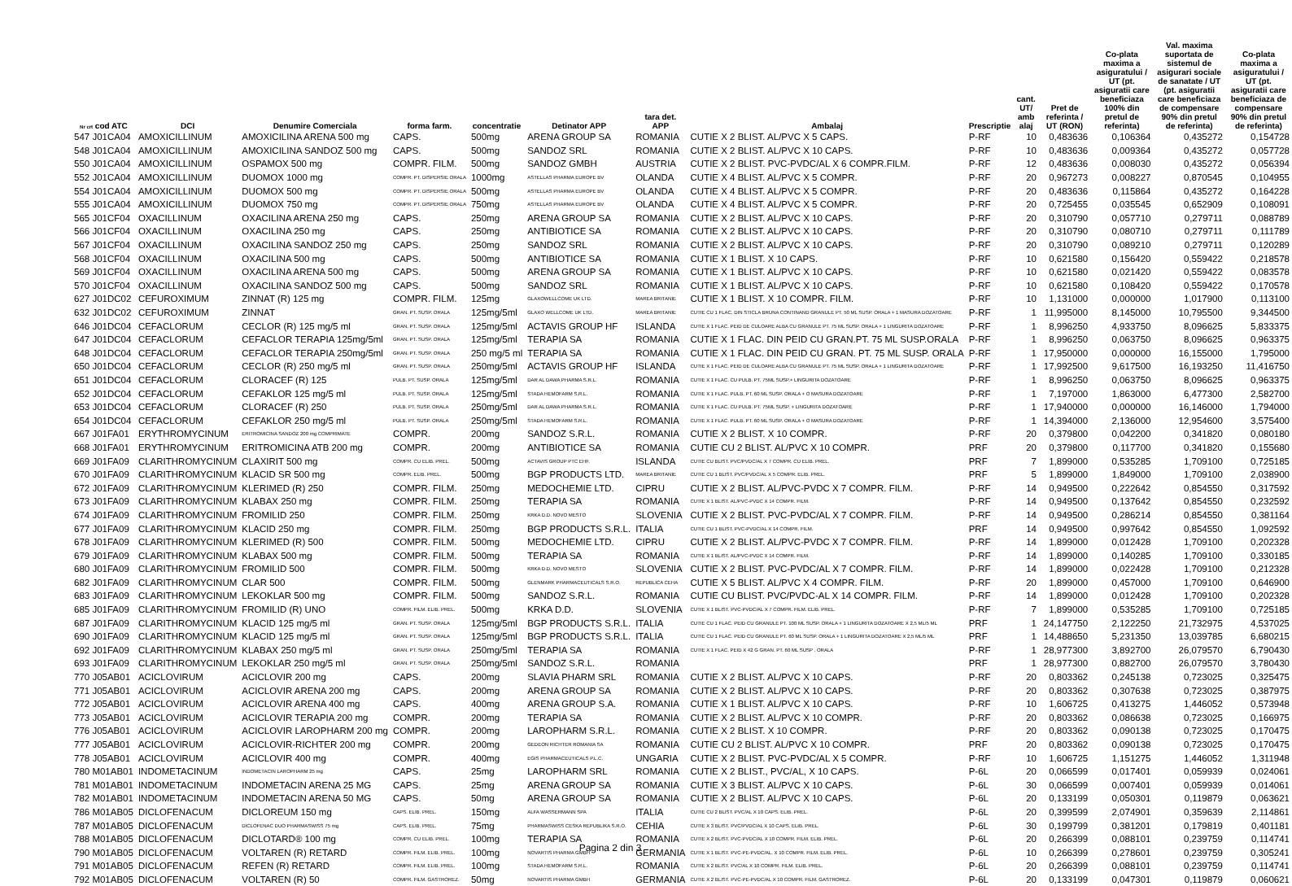| Nr crt cod ATC | DCI | Denumire Comerciala | forma farm. | concentratie | Detinator APP | tara det. APP | Ambalaj | Prescriptie | cant. UT/ amb alaj | Pret de referinta / UT (RON) | Co-plata maxima a asiguratului / UT (pt. asiguratii care beneficiaza 100% din pretul de referinta) | Val. maxima suportata de sistemul de asigurari sociale de sanatate / UT (pt. asiguratii care beneficiaza de compensare 90% din pretul de referinta) | Co-plata maxima a asiguratului / UT (pt. asiguratii care beneficiaza de compensare 90% din pretul de referinta) |
| --- | --- | --- | --- | --- | --- | --- | --- | --- | --- | --- | --- | --- | --- |
| 547 J01CA04 | AMOXICILLINUM | AMOXICILINA ARENA 500 mg | CAPS. | 500mg | ARENA GROUP SA | ROMANIA | CUTIE X 2 BLIST. AL/PVC X 5 CAPS. | P-RF | 10 | 0,483636 | 0,106364 | 0,435272 | 0,154728 |
| 548 J01CA04 | AMOXICILLINUM | AMOXICILINA SANDOZ 500 mg | CAPS. | 500mg | SANDOZ SRL | ROMANIA | CUTIE X 2 BLIST. AL/PVC X 10 CAPS. | P-RF | 10 | 0,483636 | 0,009364 | 0,435272 | 0,057728 |
| 550 J01CA04 | AMOXICILLINUM | OSPAMOX 500 mg | COMPR. FILM. | 500mg | SANDOZ GMBH | AUSTRIA | CUTIE X 2 BLIST. PVC-PVDC/AL X 6 COMPR.FILM. | P-RF | 12 | 0,483636 | 0,008030 | 0,435272 | 0,056394 |
| 552 J01CA04 | AMOXICILLINUM | DUOMOX 1000 mg | COMPR. PT. DISPERSIE ORALA | 1000mg | ASTELLAS PHARMA EUROPE BV | OLANDA | CUTIE X 4 BLIST. AL/PVC X 5 COMPR. | P-RF | 20 | 0,967273 | 0,008227 | 0,870545 | 0,104955 |
| 554 J01CA04 | AMOXICILLINUM | DUOMOX 500 mg | COMPR. PT. DISPERSIE ORALA | 500mg | ASTELLAS PHARMA EUROPE BV | OLANDA | CUTIE X 4 BLIST. AL/PVC X 5 COMPR. | P-RF | 20 | 0,483636 | 0,115864 | 0,435272 | 0,164228 |
| 555 J01CA04 | AMOXICILLINUM | DUOMOX 750 mg | COMPR. PT. DISPERSIE ORALA | 750mg | ASTELLAS PHARMA EUROPE BV | OLANDA | CUTIE X 4 BLIST. AL/PVC X 5 COMPR. | P-RF | 20 | 0,725455 | 0,035545 | 0,652909 | 0,108091 |
| 565 J01CF04 | OXACILLINUM | OXACILINA ARENA 250 mg | CAPS. | 250mg | ARENA GROUP SA | ROMANIA | CUTIE X 2 BLIST. AL/PVC X 10 CAPS. | P-RF | 20 | 0,310790 | 0,057710 | 0,279711 | 0,088789 |
| 566 J01CF04 | OXACILLINUM | OXACILINA 250 mg | CAPS. | 250mg | ANTIBIOTICE SA | ROMANIA | CUTIE X 2 BLIST. AL/PVC X 10 CAPS. | P-RF | 20 | 0,310790 | 0,080710 | 0,279711 | 0,111789 |
| 567 J01CF04 | OXACILLINUM | OXACILINA SANDOZ 250 mg | CAPS. | 250mg | SANDOZ SRL | ROMANIA | CUTIE X 2 BLIST. AL/PVC X 10 CAPS. | P-RF | 20 | 0,310790 | 0,089210 | 0,279711 | 0,120289 |
| 568 J01CF04 | OXACILLINUM | OXACILINA 500 mg | CAPS. | 500mg | ANTIBIOTICE SA | ROMANIA | CUTIE X 1 BLIST. X 10 CAPS. | P-RF | 10 | 0,621580 | 0,156420 | 0,559422 | 0,218578 |
| 569 J01CF04 | OXACILLINUM | OXACILINA ARENA 500 mg | CAPS. | 500mg | ARENA GROUP SA | ROMANIA | CUTIE X 1 BLIST. AL/PVC X 10 CAPS. | P-RF | 10 | 0,621580 | 0,021420 | 0,559422 | 0,083578 |
| 570 J01CF04 | OXACILLINUM | OXACILINA SANDOZ 500 mg | CAPS. | 500mg | SANDOZ SRL | ROMANIA | CUTIE X 1 BLIST. AL/PVC X 10 CAPS. | P-RF | 10 | 0,621580 | 0,108420 | 0,559422 | 0,170578 |
| 627 J01DC02 | CEFUROXIMUM | ZINNAT (R) 125 mg | COMPR. FILM. | 125mg | GLAXOWELLCOME UK LTD. | MAREA BRITANIE | CUTIE X 1 BLIST. X 10 COMPR. FILM. | P-RF | 10 | 1,131000 | 0,000000 | 1,017900 | 0,113100 |
| 632 J01DC02 | CEFUROXIMUM | ZINNAT | GRAN. PT. SUSP. ORALA | 125mg/5ml | GLAXO WELLCOME UK LTD. | MAREA BRITANIE | CUTIE CU 1 FLAC. DIN STICLA BRUNA CONTINAND GRANULE PT. 50 ML SUSP. ORALA + 1 MASURA DOZATOARE | P-RF | 1 | 11,995000 | 8,145000 | 10,795500 | 9,344500 |
| 646 J01DC04 | CEFACLORUM | CECLOR (R) 125 mg/5 ml | GRAN. PT. SUSP. ORALA | 125mg/5ml | ACTAVIS GROUP HF | ISLANDA | CUTIE X 1 FLAC. PEID DE CULOARE ALBA CU GRANULE PT. 75 ML SUSP. ORALA + 1 LINGURITA DOZATOARE | P-RF | 1 | 8,996250 | 4,933750 | 8,096625 | 5,833375 |
| 647 J01DC04 | CEFACLORUM | CEFACLOR TERAPIA 125mg/5ml | GRAN. PT. SUSP. ORALA | 125mg/5ml | TERAPIA SA | ROMANIA | CUTIE X 1 FLAC. DIN PEID CU GRAN.PT. 75 ML SUSP.ORALA | P-RF | 1 | 8,996250 | 0,063750 | 8,096625 | 0,963375 |
| 648 J01DC04 | CEFACLORUM | CEFACLOR TERAPIA 250mg/5ml | GRAN. PT. SUSP. ORALA | 250 mg/5 ml | TERAPIA SA | ROMANIA | CUTIE X 1 FLAC. DIN PEID CU GRAN. PT. 75 ML SUSP. ORALA | P-RF | 1 | 17,950000 | 0,000000 | 16,155000 | 1,795000 |
| 650 J01DC04 | CEFACLORUM | CECLOR (R) 250 mg/5 ml | GRAN. PT. SUSP. ORALA | 250mg/5ml | ACTAVIS GROUP HF | ISLANDA | CUTIE X 1 FLAC. PEID DE CULOARE ALBA CU GRANULE PT. 75 ML SUSP. ORALA + 1 LINGURITA DOZATOARE | P-RF | 1 | 17,992500 | 9,617500 | 16,193250 | 11,416750 |
| 651 J01DC04 | CEFACLORUM | CLORACEF (R) 125 | PULB. PT. SUSP. ORALA | 125mg/5ml | DAR AL DAWA PHARMA S.R.L. | ROMANIA | CUTIE X 1 FLAC. CU PULB. PT. 75ML SUSP.+ LINGURITA DOZATOARE | P-RF | 1 | 8,996250 | 0,063750 | 8,096625 | 0,963375 |
| 652 J01DC04 | CEFACLORUM | CEFAKLOR 125 mg/5 ml | PULB. PT. SUSP. ORALA | 125mg/5ml | STADA HEMOFARM S.R.L. | ROMANIA | CUTIE X 1 FLAC. PULB. PT. 60 ML SUSP. ORALA + O MASURA DOZATOARE | P-RF | 1 | 7,197000 | 1,863000 | 6,477300 | 2,582700 |
| 653 J01DC04 | CEFACLORUM | CLORACEF (R) 250 | PULB. PT. SUSP. ORALA | 250mg/5ml | DAR AL DAWA PHARMA S.R.L. | ROMANIA | CUTIE X 1 FLAC. CU PULB. PT. 75ML SUSP. + LINGURITA DOZATOARE | P-RF | 1 | 17,940000 | 0,000000 | 16,146000 | 1,794000 |
| 654 J01DC04 | CEFACLORUM | CEFAKLOR 250 mg/5 ml | PULB. PT. SUSP. ORALA | 250mg/5ml | STADA HEMOFARM S.R.L. | ROMANIA | CUTIE X 1 FLAC. PULB. PT. 60 ML SUSP. ORALA + O MASURA DOZATOARE | P-RF | 1 | 14,394000 | 2,136000 | 12,954600 | 3,575400 |
| 667 J01FA01 | ERYTHROMYCINUM | ERITROMICINA SANDOZ 200 mg COMPRIMATE | COMPR. | 200mg | SANDOZ S.R.L. | ROMANIA | CUTIE X 2 BLIST. X 10 COMPR. | P-RF | 20 | 0,379800 | 0,042200 | 0,341820 | 0,080180 |
| 668 J01FA01 | ERYTHROMYCINUM | ERITROMICINA ATB 200 mg | COMPR. | 200mg | ANTIBIOTICE SA | ROMANIA | CUTIE CU 2 BLIST. AL/PVC X 10 COMPR. | PRF | 20 | 0,379800 | 0,117700 | 0,341820 | 0,155680 |
| 669 J01FA09 | CLARITHROMYCINUM | CLAXIRIT 500 mg | COMPR. CU ELIB. PREL. | 500mg | ACTAVIS GROUP PTC EHF. | ISLANDA | CUTIE CU BLIST. PVC/PVDC/AL X 7 COMPR. CU ELIB. PREL. | PRF | 7 | 1,899000 | 0,535285 | 1,709100 | 0,725185 |
| 670 J01FA09 | CLARITHROMYCINUM | KLACID SR 500 mg | COMPR. ELIB. PREL. | 500mg | BGP PRODUCTS LTD. | MAREA BRITANIE | CUTIE CU 1 BLIST. PVC/PVDC/AL X 5 COMPR. ELIB. PREL. | PRF | 5 | 1,899000 | 1,849000 | 1,709100 | 2,038900 |
| 672 J01FA09 | CLARITHROMYCINUM | KLERIMED (R) 250 | COMPR. FILM. | 250mg | MEDOCHEMIE LTD. | CIPRU | CUTIE X 2 BLIST. AL/PVC-PVDC X 7 COMPR. FILM. | P-RF | 14 | 0,949500 | 0,222642 | 0,854550 | 0,317592 |
| 673 J01FA09 | CLARITHROMYCINUM | KLABAX 250 mg | COMPR. FILM. | 250mg | TERAPIA SA | ROMANIA | CUTIE X 1 BLIST. AL/PVC-PVDC X 14 COMPR. FILM. | P-RF | 14 | 0,949500 | 0,137642 | 0,854550 | 0,232592 |
| 674 J01FA09 | CLARITHROMYCINUM | FROMILID 250 | COMPR. FILM. | 250mg | KRKA D.D. NOVO MESTO | SLOVENIA | CUTIE X 2 BLIST. PVC-PVDC/AL X 7 COMPR. FILM. | P-RF | 14 | 0,949500 | 0,286214 | 0,854550 | 0,381164 |
| 677 J01FA09 | CLARITHROMYCINUM | KLACID 250 mg | COMPR. FILM. | 250mg | BGP PRODUCTS S.R.L. | ITALIA | CUTIE CU 1 BLIST. PVC-PVDC/AL X 14 COMPR. FILM. | PRF | 14 | 0,949500 | 0,997642 | 0,854550 | 1,092592 |
| 678 J01FA09 | CLARITHROMYCINUM | KLERIMED (R) 500 | COMPR. FILM. | 500mg | MEDOCHEMIE LTD. | CIPRU | CUTIE X 2 BLIST. AL/PVC-PVDC X 7 COMPR. FILM. | P-RF | 14 | 1,899000 | 0,012428 | 1,709100 | 0,202328 |
| 679 J01FA09 | CLARITHROMYCINUM | KLABAX 500 mg | COMPR. FILM. | 500mg | TERAPIA SA | ROMANIA | CUTIE X 1 BLIST. AL/PVC-PVDC X 14 COMPR. FILM. | P-RF | 14 | 1,899000 | 0,140285 | 1,709100 | 0,330185 |
| 680 J01FA09 | CLARITHROMYCINUM | FROMILID 500 | COMPR. FILM. | 500mg | KRKA D.D. NOVO MESTO | SLOVENIA | CUTIE X 2 BLIST. PVC-PVDC/AL X 7 COMPR. FILM. | P-RF | 14 | 1,899000 | 0,022428 | 1,709100 | 0,212328 |
| 682 J01FA09 | CLARITHROMYCINUM | CLAR 500 | COMPR. FILM. | 500mg | GLENMARK PHARMACEUTICALS S.R.O. | REPUBLICA CEHA | CUTIE X 5 BLIST. AL/PVC X 4 COMPR. FILM. | P-RF | 20 | 1,899000 | 0,457000 | 1,709100 | 0,646900 |
| 683 J01FA09 | CLARITHROMYCINUM | LEKOKLAR 500 mg | COMPR. FILM. | 500mg | SANDOZ S.R.L. | ROMANIA | CUTIE CU BLIST. PVC/PVDC-AL X 14 COMPR. FILM. | P-RF | 14 | 1,899000 | 0,012428 | 1,709100 | 0,202328 |
| 685 J01FA09 | CLARITHROMYCINUM | FROMILID (R) UNO | COMPR. FILM. ELIB. PREL. | 500mg | KRKA D.D. | SLOVENIA | CUTIE X 1 BLIST. PVC-PVDC/AL X 7 COMPR. FILM. ELIB. PREL. | P-RF | 7 | 1,899000 | 0,535285 | 1,709100 | 0,725185 |
| 687 J01FA09 | CLARITHROMYCINUM | KLACID 125 mg/5 ml | GRAN. PT. SUSP. ORALA | 125mg/5ml | BGP PRODUCTS S.R.L. | ITALIA | CUTIE CU 1 FLAC. PEID CU GRANULE PT. 100 ML SUSP. ORALA + 1 LINGURITA DOZATOARE X 2,5 ML/5 ML | PRF | 1 | 24,147750 | 2,122250 | 21,732975 | 4,537025 |
| 690 J01FA09 | CLARITHROMYCINUM | KLACID 125 mg/5 ml | GRAN. PT. SUSP. ORALA | 125mg/5ml | BGP PRODUCTS S.R.L. | ITALIA | CUTIE CU 1 FLAC. PEID CU GRANULE PT. 60 ML SUSP. ORALA + 1 LINGURITA DOZATOARE X 2,5 ML/5 ML | PRF | 1 | 14,488650 | 5,231350 | 13,039785 | 6,680215 |
| 692 J01FA09 | CLARITHROMYCINUM | KLABAX 250 mg/5 ml | GRAN. PT. SUSP. ORALA | 250mg/5ml | TERAPIA SA | ROMANIA | CUTIE X 1 FLAC. PEID X 42 G GRAN. PT. 60 ML SUSP . ORALA | P-RF | 1 | 28,977300 | 3,892700 | 26,079570 | 6,790430 |
| 693 J01FA09 | CLARITHROMYCINUM | LEKOKLAR 250 mg/5 ml | GRAN. PT. SUSP. ORALA | 250mg/5ml | SANDOZ S.R.L. | ROMANIA | | PRF | 1 | 28,977300 | 0,882700 | 26,079570 | 3,780430 |
| 770 J05AB01 | ACICLOVIRUM | ACICLOVIR 200 mg | CAPS. | 200mg | SLAVIA PHARM SRL | ROMANIA | CUTIE X 2 BLIST. AL/PVC X 10 CAPS. | P-RF | 20 | 0,803362 | 0,245138 | 0,723025 | 0,325475 |
| 771 J05AB01 | ACICLOVIRUM | ACICLOVIR ARENA 200 mg | CAPS. | 200mg | ARENA GROUP SA | ROMANIA | CUTIE X 2 BLIST. AL/PVC X 10 CAPS. | P-RF | 20 | 0,803362 | 0,307638 | 0,723025 | 0,387975 |
| 772 J05AB01 | ACICLOVIRUM | ACICLOVIR ARENA 400 mg | CAPS. | 400mg | ARENA GROUP S.A. | ROMANIA | CUTIE X 1 BLIST. AL/PVC X 10 CAPS. | P-RF | 10 | 1,606725 | 0,413275 | 1,446052 | 0,573948 |
| 773 J05AB01 | ACICLOVIRUM | ACICLOVIR TERAPIA 200 mg | COMPR. | 200mg | TERAPIA SA | ROMANIA | CUTIE X 2 BLIST. AL/PVC X 10 COMPR. | P-RF | 20 | 0,803362 | 0,086638 | 0,723025 | 0,166975 |
| 776 J05AB01 | ACICLOVIRUM | ACICLOVIR LAROPHARM 200 mg | COMPR. | 200mg | LAROPHARM S.R.L. | ROMANIA | CUTIE X 2 BLIST. X 10 COMPR. | P-RF | 20 | 0,803362 | 0,090138 | 0,723025 | 0,170475 |
| 777 J05AB01 | ACICLOVIRUM | ACICLOVIR-RICHTER 200 mg | COMPR. | 200mg | GEDEON RICHTER ROMANIA SA | ROMANIA | CUTIE CU 2 BLIST. AL/PVC X 10 COMPR. | PRF | 20 | 0,803362 | 0,090138 | 0,723025 | 0,170475 |
| 778 J05AB01 | ACICLOVIRUM | ACICLOVIR 400 mg | COMPR. | 400mg | EGIS PHARMACEUTICALS P.L.C. | UNGARIA | CUTIE X 2 BLIST. PVC-PVDC/AL X 5 COMPR. | P-RF | 10 | 1,606725 | 1,151275 | 1,446052 | 1,311948 |
| 780 M01AB01 | INDOMETACINUM | INDOMETACIN LAROPHARM 25 mg | CAPS. | 25mg | LAROPHARM SRL | ROMANIA | CUTIE X 2 BLIST., PVC/AL, X 10 CAPS. | P-6L | 20 | 0,066599 | 0,017401 | 0,059939 | 0,024061 |
| 781 M01AB01 | INDOMETACINUM | INDOMETACIN ARENA 25 MG | CAPS. | 25mg | ARENA GROUP SA | ROMANIA | CUTIE X 3 BLIST. AL/PVC X 10 CAPS. | P-6L | 30 | 0,066599 | 0,007401 | 0,059939 | 0,014061 |
| 782 M01AB01 | INDOMETACINUM | INDOMETACIN ARENA 50 MG | CAPS. | 50mg | ARENA GROUP SA | ROMANIA | CUTIE X 2 BLIST. AL/PVC X 10 CAPS. | P-6L | 20 | 0,133199 | 0,050301 | 0,119879 | 0,063621 |
| 786 M01AB05 | DICLOFENACUM | DICLOREUM 150 mg | CAPS. ELIB. PREL. | 150mg | ALFA WASSERMANN SPA | ITALIA | CUTIE CU 2 BLIST. PVC/AL X 10 CAPS. ELIB. PREL. | P-6L | 20 | 0,399599 | 2,074901 | 0,359639 | 2,114861 |
| 787 M01AB05 | DICLOFENACUM | DICLOFENAC DUO PHARMASWISS 75 mg | CAPS. ELIB. PREL. | 75mg | PHARMASWISS CESKA REPUBLIKA S.R.O. | CEHIA | CUTIE X 3 BLIST. PVC/PVDC/AL X 10 CAPS. ELIB. PREL. | P-6L | 30 | 0,199799 | 0,381201 | 0,179819 | 0,401181 |
| 788 M01AB05 | DICLOFENACUM | DICLOTARD® 100 mg | COMPR. CU ELIB. PREL. | 100mg | TERAPIA SA | ROMANIA | CUTIE X 2 BLIST. PVC-PVDC/AL X 10 COMPR. FILM. ELIB. PREL. | P-6L | 20 | 0,266399 | 0,088101 | 0,239759 | 0,114741 |
| 790 M01AB05 | DICLOFENACUM | VOLTAREN (R) RETARD | COMPR. FILM. ELIB. PREL. | 100mg | NOVARTIS PHARMA GMBH | GERMANIA | CUTIE X 1 BLIST. PVC-PE-PVDC/AL. X 10 COMPR. FILM. ELIB. PREL. | P-6L | 10 | 0,266399 | 0,278601 | 0,239759 | 0,305241 |
| 791 M01AB05 | DICLOFENACUM | REFEN (R) RETARD | COMPR. FILM. ELIB. PREL. | 100mg | STADA HEMOFARM S.R.L. | ROMANIA | CUTIE X 2 BLIST. PVC/AL X 10 COMPR. FILM. ELIB. PREL. | P-6L | 20 | 0,266399 | 0,088101 | 0,239759 | 0,114741 |
| 792 M01AB05 | DICLOFENACUM | VOLTAREN (R) 50 | COMPR. FILM. GASTROREZ. | 50mg | NOVARTIS PHARMA GMBH | GERMANIA | CUTIE X 2 BLIST. PVC-PE-PVDC/AL X 10 COMPR. FILM. GASTROREZ. | P-6L | 20 | 0,133199 | 0,047301 | 0,119879 | 0,060621 |
Pagina 2 din 3